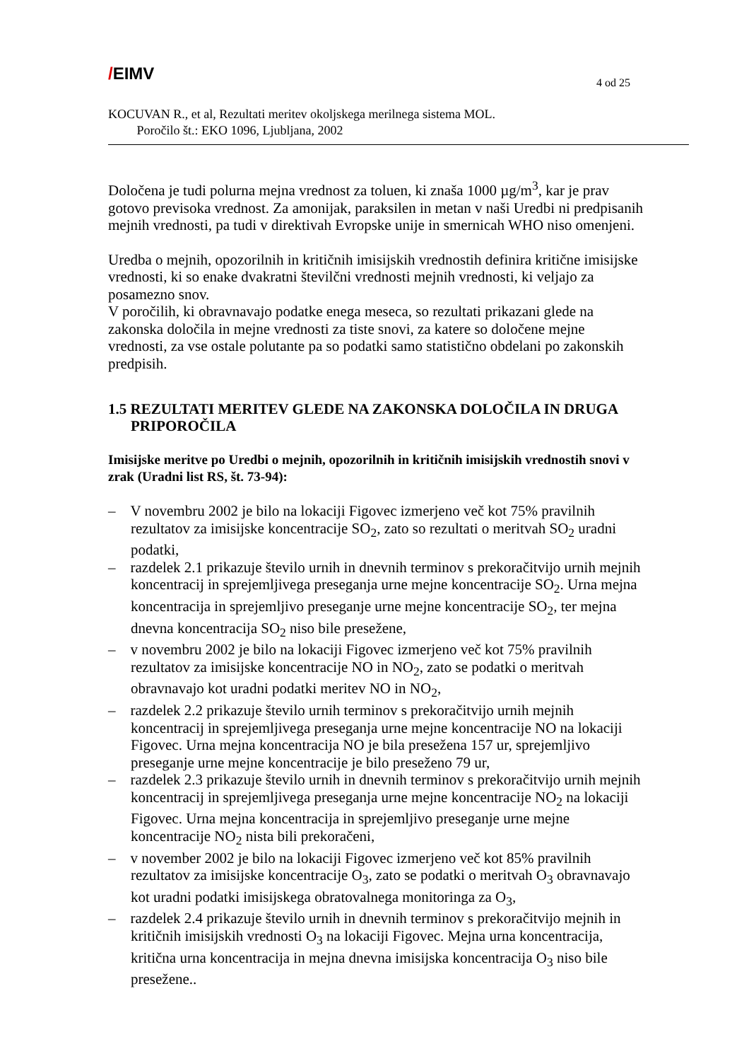/EIMV
4 od 25
KOCUVAN R., et al, Rezultati meritev okoljskega merilnega sistema MOL.
Poročilo št.: EKO 1096, Ljubljana, 2002
Določena je tudi polurna mejna vrednost za toluen, ki znaša 1000 µg/m<sup>3</sup>, kar je prav gotovo previsoka vrednost. Za amonijak, paraksilen in metan v naši Uredbi ni predpisanih mejnih vrednosti, pa tudi v direktivah Evropske unije in smernicah WHO niso omenjeni.
Uredba o mejnih, opozorilnih in kritičnih imisijskih vrednostih definira kritične imisijske vrednosti, ki so enake dvakratni številčni vrednosti mejnih vrednosti, ki veljajo za posamezno snov.
V poročilih, ki obravnavajo podatke enega meseca, so rezultati prikazani glede na zakonska določila in mejne vrednosti za tiste snovi, za katere so določene mejne vrednosti, za vse ostale polutante pa so podatki samo statistično obdelani po zakonskih predpisih.
1.5 REZULTATI MERITEV GLEDE NA ZAKONSKA DOLOČILA IN DRUGA PRIPOROČILA
Imisijske meritve po Uredbi o mejnih, opozorilnih in kritičnih imisijskih vrednostih snovi v zrak (Uradni list RS, št. 73-94):
– V novembru 2002 je bilo na lokaciji Figovec izmerjeno več kot 75% pravilnih rezultatov za imisijske koncentracije SO<sub>2</sub>, zato so rezultati o meritvah SO<sub>2</sub> uradni podatki,
– razdelek 2.1 prikazuje število urnih in dnevnih terminov s prekoračitvijo urnih mejnih koncentracij in sprejemljivega preseganja urne mejne koncentracije SO<sub>2</sub>. Urna mejna koncentracija in sprejemljivo preseganje urne mejne koncentracije SO<sub>2</sub>, ter mejna dnevna koncentracija SO<sub>2</sub> niso bile presežene,
– v novembru 2002 je bilo na lokaciji Figovec izmerjeno več kot 75% pravilnih rezultatov za imisijske koncentracije NO in NO<sub>2</sub>, zato se podatki o meritvah obravnavajo kot uradni podatki meritev NO in NO<sub>2</sub>,
– razdelek 2.2 prikazuje število urnih terminov s prekoračitvijo urnih mejnih koncentracij in sprejemljivega preseganja urne mejne koncentracije NO na lokaciji Figovec. Urna mejna koncentracija NO je bila presežena 157 ur, sprejemljivo preseganje urne mejne koncentracije je bilo preseženo 79 ur,
– razdelek 2.3 prikazuje število urnih in dnevnih terminov s prekoračitvijo urnih mejnih koncentracij in sprejemljivega preseganja urne mejne koncentracije NO<sub>2</sub> na lokaciji Figovec. Urna mejna koncentracija in sprejemljivo preseganje urne mejne koncentracije NO<sub>2</sub> nista bili prekoračeni,
– v november 2002 je bilo na lokaciji Figovec izmerjeno več kot 85% pravilnih rezultatov za imisijske koncentracije O<sub>3</sub>, zato se podatki o meritvah O<sub>3</sub> obravnavajo kot uradni podatki imisijskega obratovalnega monitoringa za O<sub>3</sub>,
– razdelek 2.4 prikazuje število urnih in dnevnih terminov s prekoračitvijo mejnih in kritičnih imisijskih vrednosti O<sub>3</sub> na lokaciji Figovec. Mejna urna koncentracija, kritična urna koncentracija in mejna dnevna imisijska koncentracija O<sub>3</sub> niso bile presežene..